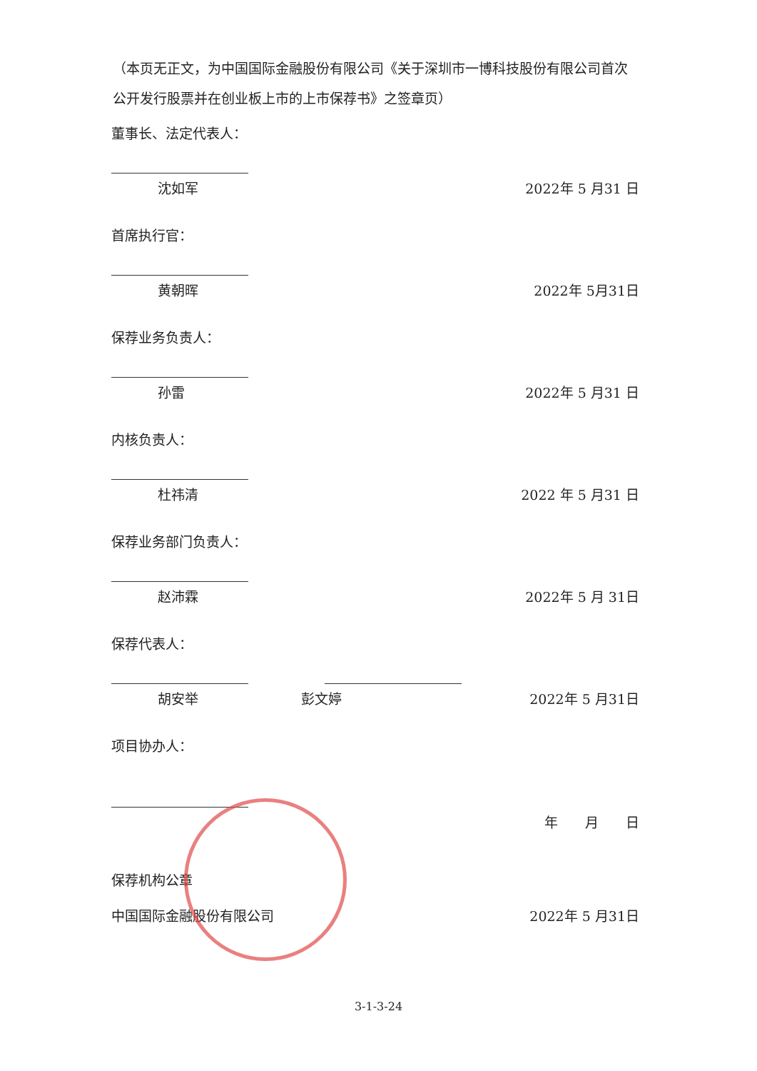（本页无正文，为中国国际金融股份有限公司《关于深圳市一博科技股份有限公司首次公开发行股票并在创业板上市的上市保荐书》之签章页）
董事长、法定代表人：
沈如军 2022年 5 月31 日
首席执行官：
黄朝晖 2022年 5月31日
保荐业务负责人：
孙雷 2022年 5 月31 日
内核负责人：
杜祎清 2022 年 5 月31 日
保荐业务部门负责人：
赵沛霖 2022年 5 月 31日
保荐代表人：
胡安举 彭文婷 2022年 5 月31日
项目协办人：
年　　月　　日
保荐机构公章
中国国际金融股份有限公司 2022年 5 月31日
3-1-3-24